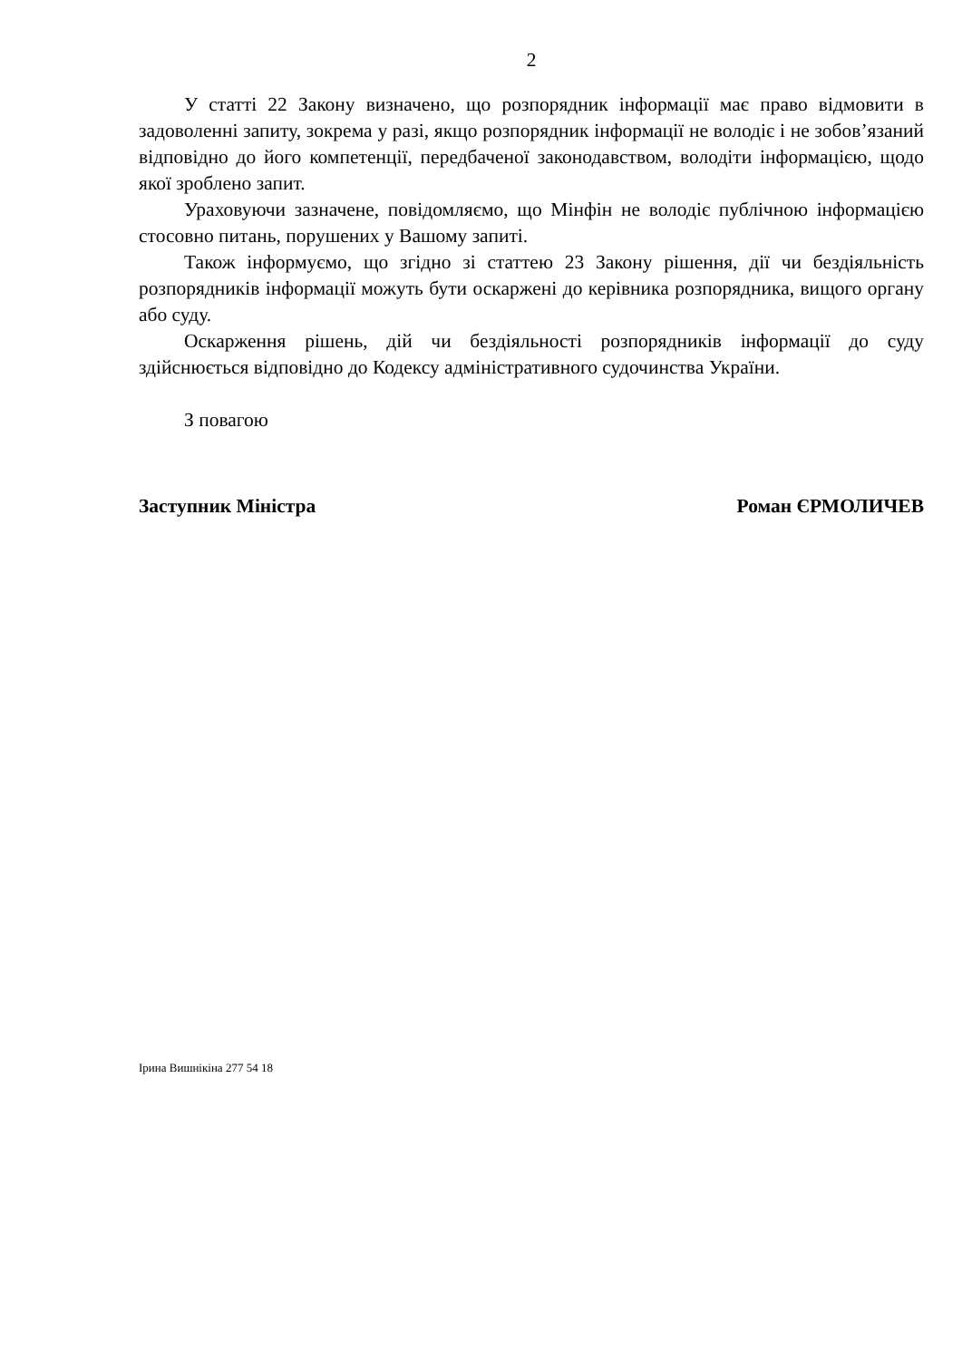2
У статті 22 Закону визначено, що розпорядник інформації має право відмовити в задоволенні запиту, зокрема у разі, якщо розпорядник інформації не володіє і не зобов’язаний відповідно до його компетенції, передбаченої законодавством, володіти інформацією, щодо якої зроблено запит.
Ураховуючи зазначене, повідомляємо, що Мінфін не володіє публічною інформацією стосовно питань, порушених у Вашому запиті.
Також інформуємо, що згідно зі статтею 23 Закону рішення, дії чи бездіяльність розпорядників інформації можуть бути оскаржені до керівника розпорядника, вищого органу або суду.
Оскарження рішень, дій чи бездіяльності розпорядників інформації до суду здійснюється відповідно до Кодексу адміністративного судочинства України.
З повагою
Заступник Міністра Роман ЄРМОЛИЧЕВ
Ірина Вишнікіна 277 54 18